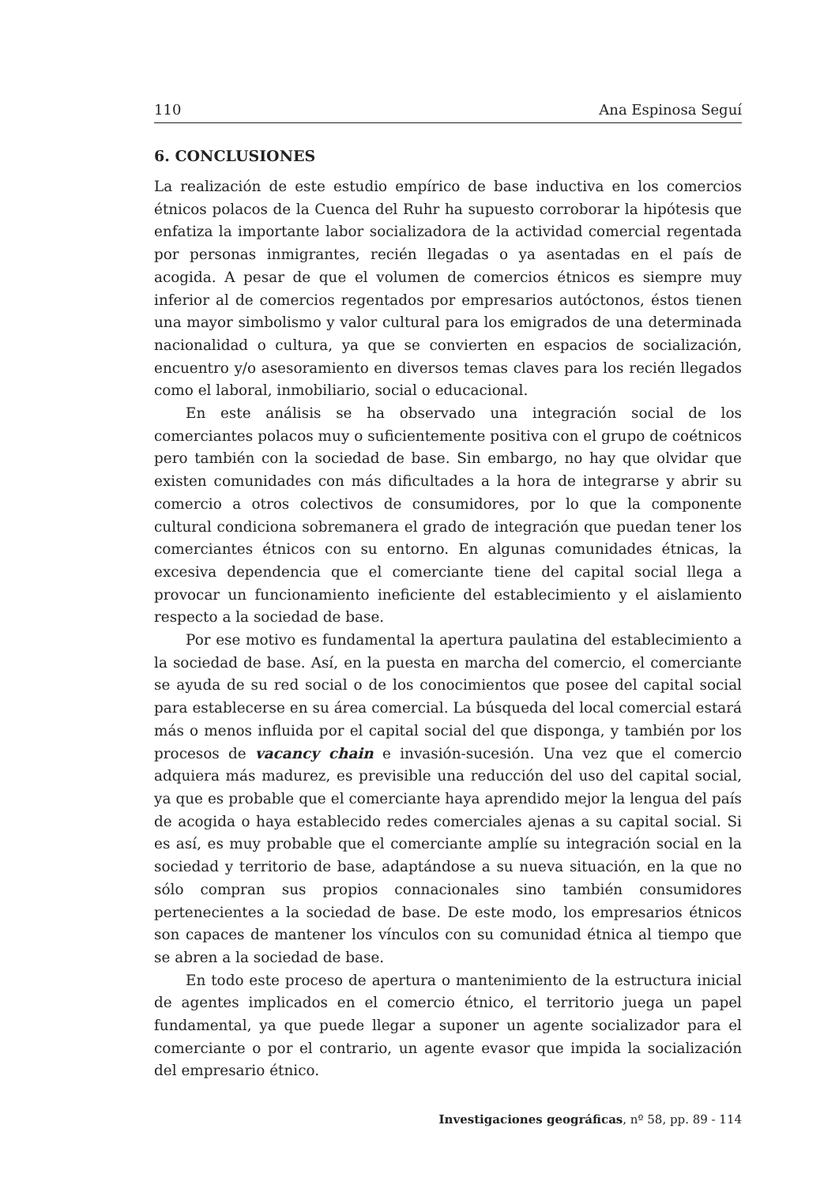110 Ana Espinosa Seguí
6. CONCLUSIONES
La realización de este estudio empírico de base inductiva en los comercios étnicos polacos de la Cuenca del Ruhr ha supuesto corroborar la hipótesis que enfatiza la importante labor socializadora de la actividad comercial regentada por personas inmigrantes, recién llegadas o ya asentadas en el país de acogida. A pesar de que el volumen de comercios étnicos es siempre muy inferior al de comercios regentados por empresarios autóctonos, éstos tienen una mayor simbolismo y valor cultural para los emigrados de una determinada nacionalidad o cultura, ya que se convierten en espacios de socialización, encuentro y/o asesoramiento en diversos temas claves para los recién llegados como el laboral, inmobiliario, social o educacional.
En este análisis se ha observado una integración social de los comerciantes polacos muy o suficientemente positiva con el grupo de coétnicos pero también con la sociedad de base. Sin embargo, no hay que olvidar que existen comunidades con más dificultades a la hora de integrarse y abrir su comercio a otros colectivos de consumidores, por lo que la componente cultural condiciona sobremanera el grado de integración que puedan tener los comerciantes étnicos con su entorno. En algunas comunidades étnicas, la excesiva dependencia que el comerciante tiene del capital social llega a provocar un funcionamiento ineficiente del establecimiento y el aislamiento respecto a la sociedad de base.
Por ese motivo es fundamental la apertura paulatina del establecimiento a la sociedad de base. Así, en la puesta en marcha del comercio, el comerciante se ayuda de su red social o de los conocimientos que posee del capital social para establecerse en su área comercial. La búsqueda del local comercial estará más o menos influida por el capital social del que disponga, y también por los procesos de vacancy chain e invasión-sucesión. Una vez que el comercio adquiera más madurez, es previsible una reducción del uso del capital social, ya que es probable que el comerciante haya aprendido mejor la lengua del país de acogida o haya establecido redes comerciales ajenas a su capital social. Si es así, es muy probable que el comerciante amplíe su integración social en la sociedad y territorio de base, adaptándose a su nueva situación, en la que no sólo compran sus propios connacionales sino también consumidores pertenecientes a la sociedad de base. De este modo, los empresarios étnicos son capaces de mantener los vínculos con su comunidad étnica al tiempo que se abren a la sociedad de base.
En todo este proceso de apertura o mantenimiento de la estructura inicial de agentes implicados en el comercio étnico, el territorio juega un papel fundamental, ya que puede llegar a suponer un agente socializador para el comerciante o por el contrario, un agente evasor que impida la socialización del empresario étnico.
Investigaciones geográficas, nº 58, pp. 89 - 114